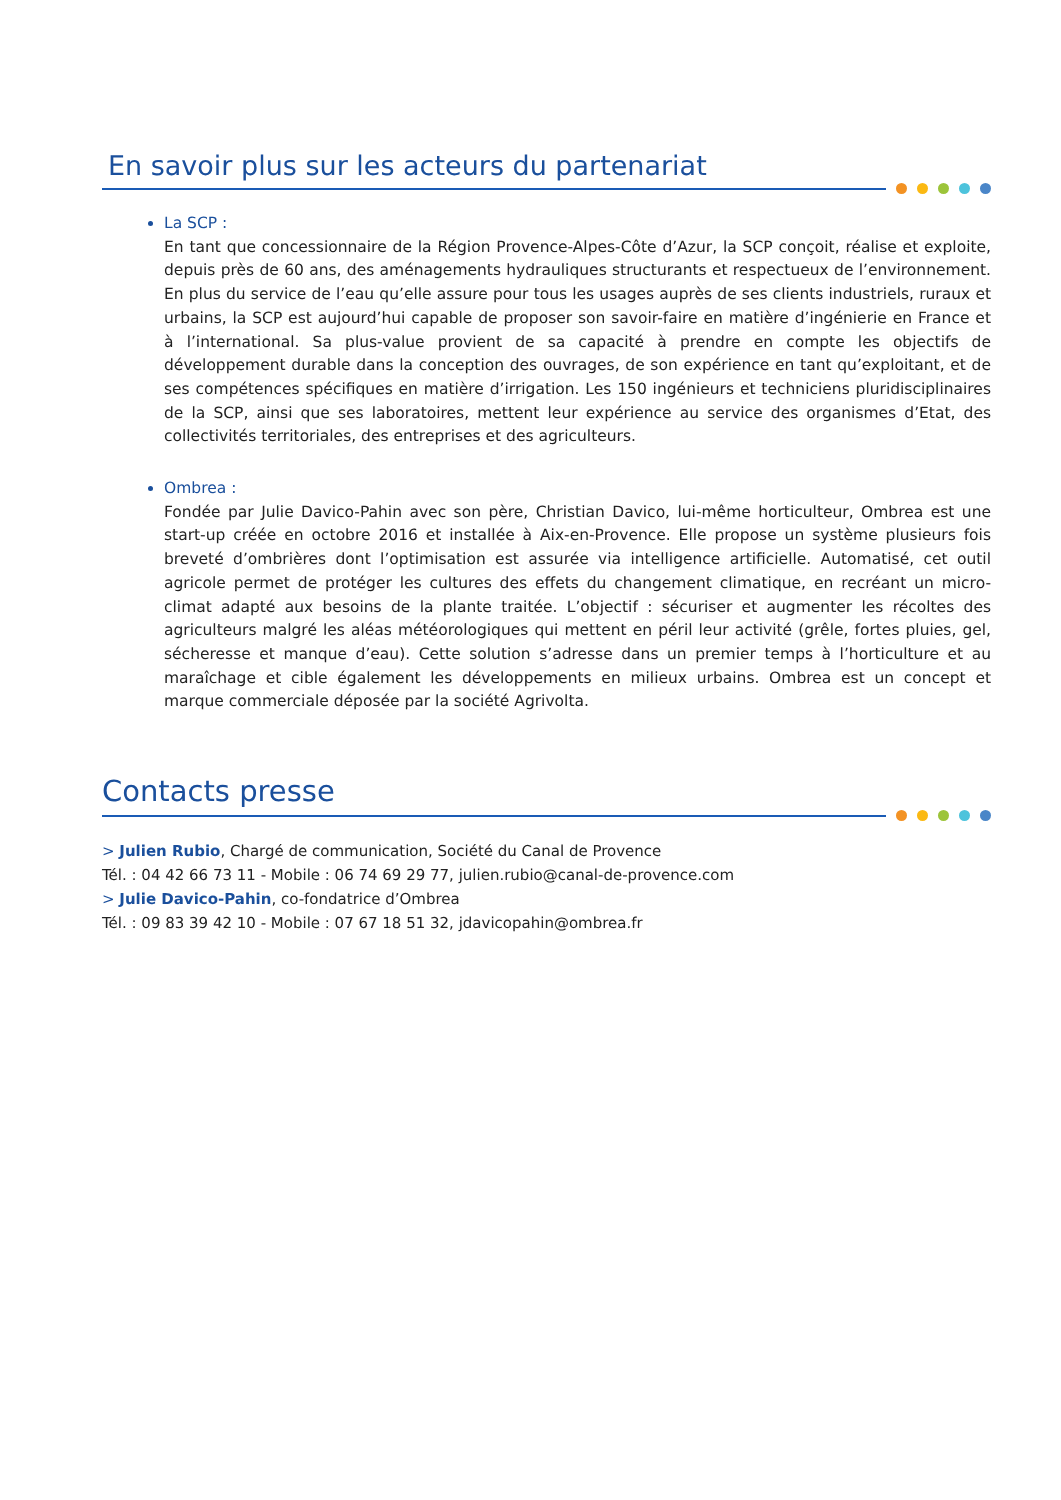En savoir plus sur les acteurs du partenariat
La SCP :
En tant que concessionnaire de la Région Provence-Alpes-Côte d’Azur, la SCP conçoit, réalise et exploite, depuis près de 60 ans, des aménagements hydrauliques structurants et respectueux de l’environnement. En plus du service de l’eau qu’elle assure pour tous les usages auprès de ses clients industriels, ruraux et urbains, la SCP est aujourd’hui capable de proposer son savoir-faire en matière d’ingénierie en France et à l’international. Sa plus-value provient de sa capacité à prendre en compte les objectifs de développement durable dans la conception des ouvrages, de son expérience en tant qu’exploitant, et de ses compétences spécifiques en matière d’irrigation. Les 150 ingénieurs et techniciens pluridisciplinaires de la SCP, ainsi que ses laboratoires, mettent leur expérience au service des organismes d’Etat, des collectivités territoriales, des entreprises et des agriculteurs.
Ombrea :
Fondée par Julie Davico-Pahin avec son père, Christian Davico, lui-même horticulteur, Ombrea est une start-up créée en octobre 2016 et installée à Aix-en-Provence. Elle propose un système plusieurs fois breveté d’ombrières dont l’optimisation est assurée via intelligence artificielle. Automatisé, cet outil agricole permet de protéger les cultures des effets du changement climatique, en recréant un micro-climat adapté aux besoins de la plante traitée. L’objectif : sécuriser et augmenter les récoltes des agriculteurs malgré les aléas météorologiques qui mettent en péril leur activité (grêle, fortes pluies, gel, sécheresse et manque d’eau). Cette solution s’adresse dans un premier temps à l’horticulture et au maraîchage et cible également les développements en milieux urbains. Ombrea est un concept et marque commerciale déposée par la société Agrivolta.
Contacts presse
> Julien Rubio, Chargé de communication, Société du Canal de Provence
Tél. : 04 42 66 73 11 - Mobile : 06 74 69 29 77, julien.rubio@canal-de-provence.com
> Julie Davico-Pahin, co-fondatrice d’Ombrea
Tél. : 09 83 39 42 10 - Mobile : 07 67 18 51 32, jdavicopahin@ombrea.fr